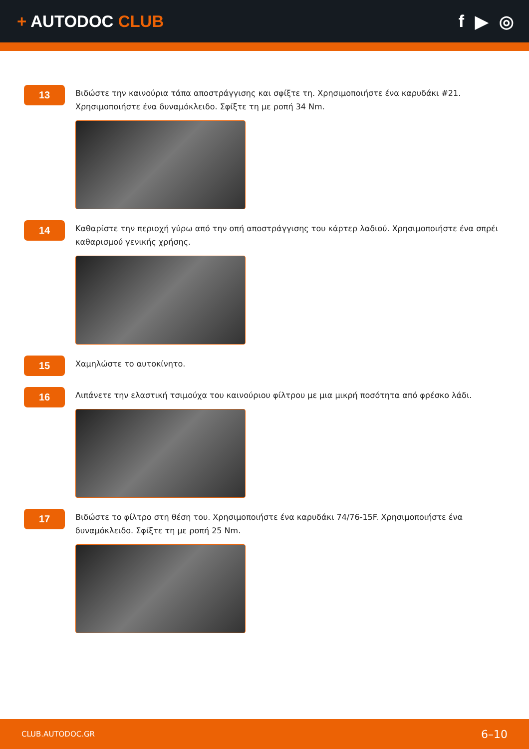+ AUTODOC CLUB f ▶ ◎
13
Βιδώστε την καινούρια τάπα αποστράγγισης και σφίξτε τη. Χρησιμοποιήστε ένα καρυδάκι #21. Χρησιμοποιήστε ένα δυναμόκλειδο. Σφίξτε τη με ροπή 34 Nm.
14
Καθαρίστε την περιοχή γύρω από την οπή αποστράγγισης του κάρτερ λαδιού. Χρησιμοποιήστε ένα σπρέι καθαρισμού γενικής χρήσης.
15
Χαμηλώστε το αυτοκίνητο.
16
Λιπάνετε την ελαστική τσιμούχα του καινούριου φίλτρου με μια μικρή ποσότητα από φρέσκο λάδι.
17
Βιδώστε το φίλτρο στη θέση του. Χρησιμοποιήστε ένα καρυδάκι 74/76-15F. Χρησιμοποιήστε ένα δυναμόκλειδο. Σφίξτε τη με ροπή 25 Nm.
CLUB.AUTODOC.GR 6–10